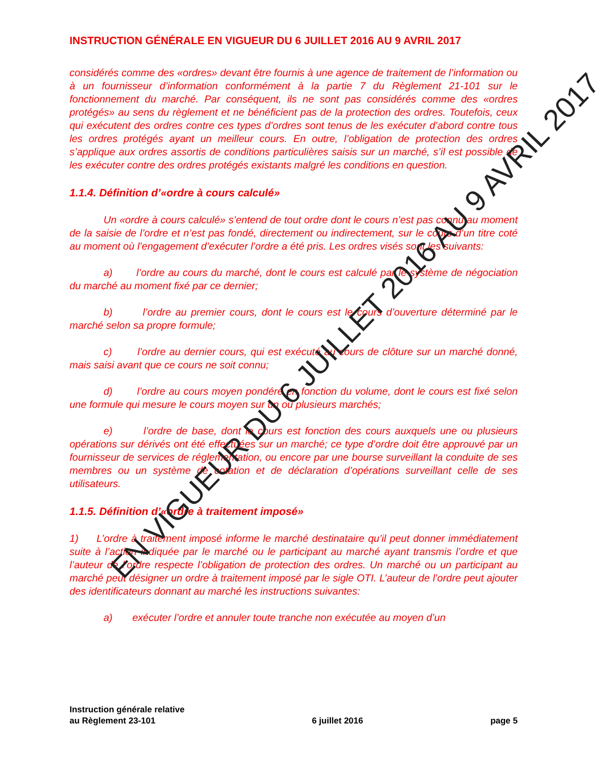INSTRUCTION GÉNÉRALE EN VIGUEUR DU 6 JUILLET 2016 AU 9 AVRIL 2017
considérés comme des «ordres» devant être fournis à une agence de traitement de l’information ou à un fournisseur d’information conformément à la partie 7 du Règlement 21-101 sur le fonctionnement du marché. Par conséquent, ils ne sont pas considérés comme des «ordres protégés» au sens du règlement et ne bénéficient pas de la protection des ordres. Toutefois, ceux qui exécutent des ordres contre ces types d’ordres sont tenus de les exécuter d’abord contre tous les ordres protégés ayant un meilleur cours. En outre, l’obligation de protection des ordres s’applique aux ordres assortis de conditions particulières saisis sur un marché, s’il est possible de les exécuter contre des ordres protégés existants malgré les conditions en question.
1.1.4. Définition d’«ordre à cours calculé»
Un «ordre à cours calculé» s’entend de tout ordre dont le cours n’est pas connu au moment de la saisie de l’ordre et n’est pas fondé, directement ou indirectement, sur le cours d’un titre coté au moment où l’engagement d’exécuter l’ordre a été pris. Les ordres visés sont les suivants:
a) l’ordre au cours du marché, dont le cours est calculé par le système de négociation du marché au moment fixé par ce dernier;
b) l’ordre au premier cours, dont le cours est le cours d’ouverture déterminé par le marché selon sa propre formule;
c) l’ordre au dernier cours, qui est exécuté au cours de clôture sur un marché donné, mais saisi avant que ce cours ne soit connu;
d) l’ordre au cours moyen pondéré en fonction du volume, dont le cours est fixé selon une formule qui mesure le cours moyen sur un ou plusieurs marchés;
e) l’ordre de base, dont le cours est fonction des cours auxquels une ou plusieurs opérations sur dérivés ont été effectuées sur un marché; ce type d’ordre doit être approuvé par un fournisseur de services de réglementation, ou encore par une bourse surveillant la conduite de ses membres ou un système de cotation et de déclaration d’opérations surveillant celle de ses utilisateurs.
1.1.5. Définition d’«ordre à traitement imposé»
1) L’ordre à traitement imposé informe le marché destinataire qu’il peut donner immédiatement suite à l’action indiquée par le marché ou le participant au marché ayant transmis l’ordre et que l’auteur de l’ordre respecte l’obligation de protection des ordres. Un marché ou un participant au marché peut désigner un ordre à traitement imposé par le sigle OTI. L’auteur de l’ordre peut ajouter des identificateurs donnant au marché les instructions suivantes:
a) exécuter l’ordre et annuler toute tranche non exécutée au moyen d’un
EN VIGUEUR DU 6 JUILLET 2016 AU 9 AVRIL 2017
Instruction générale relative
au Règlement 23-101
6 juillet 2016
page 5